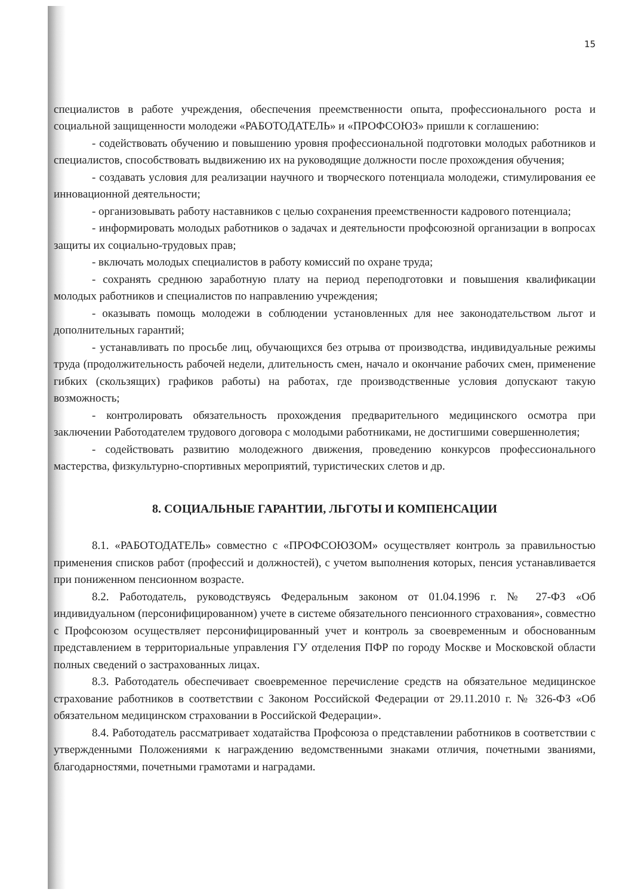15
специалистов в работе учреждения, обеспечения преемственности опыта, профессионального роста и социальной защищенности молодежи «РАБОТОДАТЕЛЬ» и «ПРОФСОЮЗ» пришли к соглашению:
- содействовать обучению и повышению уровня профессиональной подготовки молодых работников и специалистов, способствовать выдвижению их на руководящие должности после прохождения обучения;
- создавать условия для реализации научного и творческого потенциала молодежи, стимулирования ее инновационной деятельности;
- организовывать работу наставников с целью сохранения преемственности кадрового потенциала;
- информировать молодых работников о задачах и деятельности профсоюзной организации в вопросах защиты их социально-трудовых прав;
- включать молодых специалистов в работу комиссий по охране труда;
- сохранять среднюю заработную плату на период переподготовки и повышения квалификации молодых работников и специалистов по направлению учреждения;
- оказывать помощь молодежи в соблюдении установленных для нее законодательством льгот и дополнительных гарантий;
- устанавливать по просьбе лиц, обучающихся без отрыва от производства, индивидуальные режимы труда (продолжительность рабочей недели, длительность смен, начало и окончание рабочих смен, применение гибких (скользящих) графиков работы) на работах, где производственные условия допускают такую возможность;
- контролировать обязательность прохождения предварительного медицинского осмотра при заключении Работодателем трудового договора с молодыми работниками, не достигшими совершеннолетия;
- содействовать развитию молодежного движения, проведению конкурсов профессионального мастерства, физкультурно-спортивных мероприятий, туристических слетов и др.
8. СОЦИАЛЬНЫЕ ГАРАНТИИ, ЛЬГОТЫ И КОМПЕНСАЦИИ
8.1. «РАБОТОДАТЕЛЬ» совместно с «ПРОФСОЮЗОМ» осуществляет контроль за правильностью применения списков работ (профессий и должностей), с учетом выполнения которых, пенсия устанавливается при пониженном пенсионном возрасте.
8.2. Работодатель, руководствуясь Федеральным законом от 01.04.1996 г. № 27-ФЗ «Об индивидуальном (персонифицированном) учете в системе обязательного пенсионного страхования», совместно с Профсоюзом осуществляет персонифицированный учет и контроль за своевременным и обоснованным представлением в территориальные управления ГУ отделения ПФР по городу Москве и Московской области полных сведений о застрахованных лицах.
8.3. Работодатель обеспечивает своевременное перечисление средств на обязательное медицинское страхование работников в соответствии с Законом Российской Федерации от 29.11.2010 г. № 326-ФЗ «Об обязательном медицинском страховании в Российской Федерации».
8.4. Работодатель рассматривает ходатайства Профсоюза о представлении работников в соответствии с утвержденными Положениями к награждению ведомственными знаками отличия, почетными званиями, благодарностями, почетными грамотами и наградами.